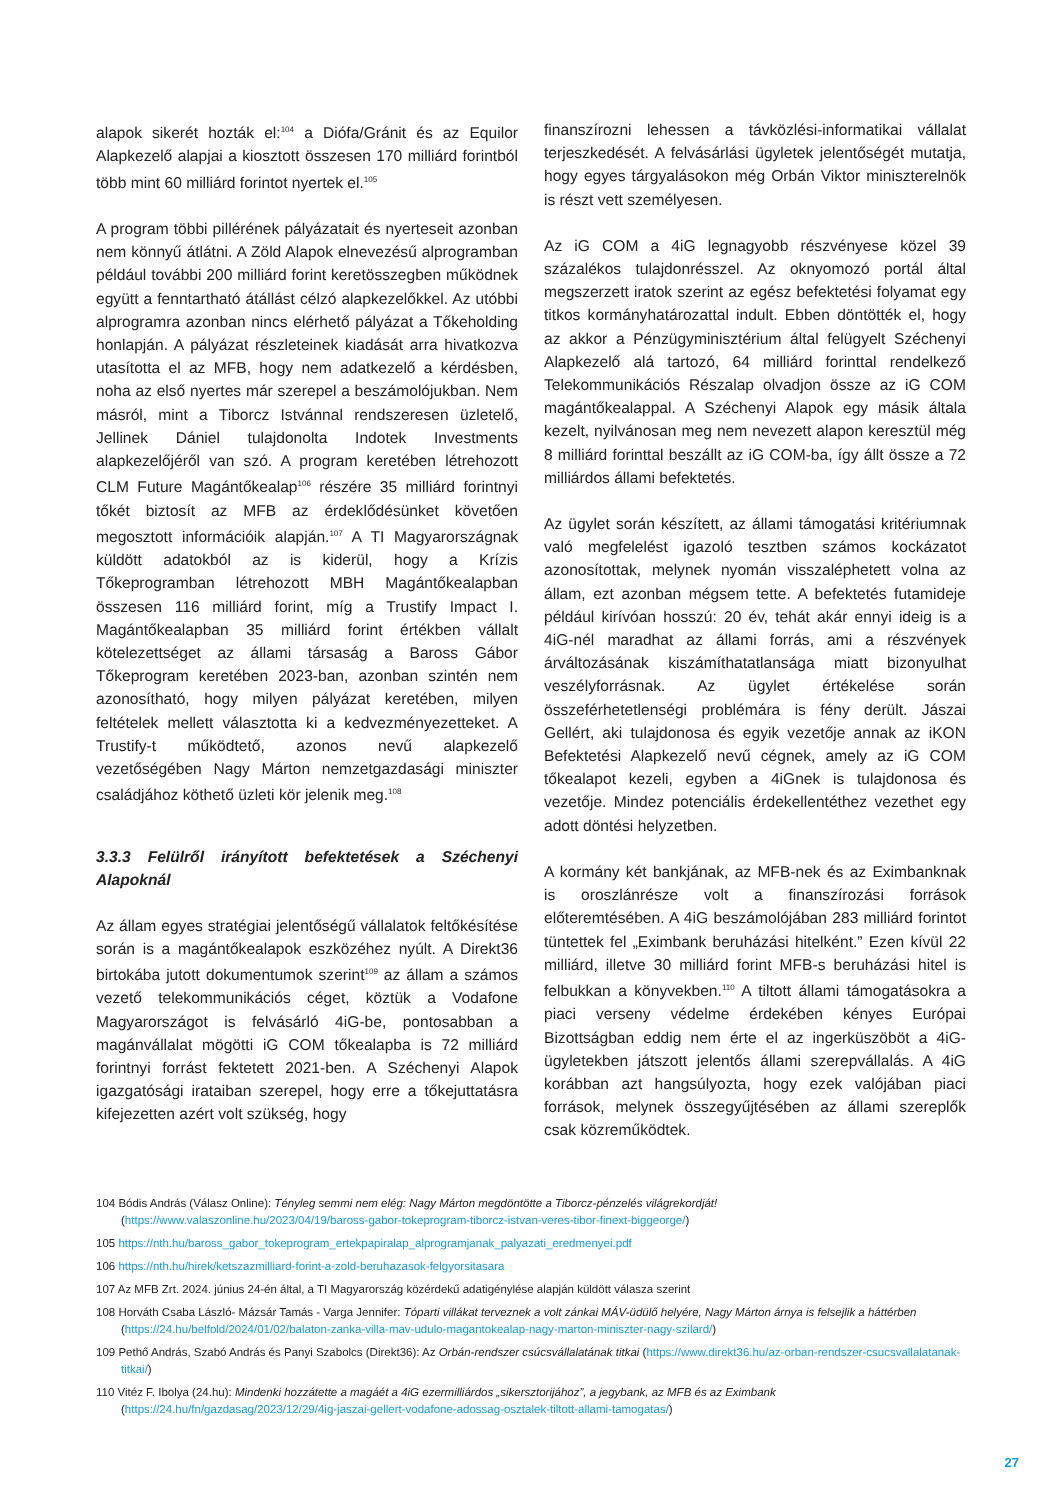alapok sikerét hozták el:<sup>104</sup> a Diófa/Gránit és az Equilor Alapkezelő alapjai a kiosztott összesen 170 milliárd forintból több mint 60 milliárd forintot nyertek el.<sup>105</sup>
A program többi pillérének pályázatait és nyerteseit azonban nem könnyű átlátni. A Zöld Alapok elnevezésű alprogramban például további 200 milliárd forint keretösszegben működnek együtt a fenntartható átállást célzó alapkezelőkkel. Az utóbbi alprogramra azonban nincs elérhető pályázat a Tőkeholding honlapján. A pályázat részleteinek kiadását arra hivatkozva utasította el az MFB, hogy nem adatkezelő a kérdésben, noha az első nyertes már szerepel a beszámolójukban. Nem másról, mint a Tiborcz Istvánnal rendszeresen üzletelő, Jellinek Dániel tulajdonolta Indotek Investments alapkezelőjéről van szó. A program keretében létrehozott CLM Future Magántőkealap<sup>106</sup> részére 35 milliárd forintnyi tőkét biztosít az MFB az érdeklődésünket követően megosztott információik alapján.<sup>107</sup> A TI Magyarországnak küldött adatokból az is kiderül, hogy a Krízis Tőkeprogramban létrehozott MBH Magántőkealapban összesen 116 milliárd forint, míg a Trustify Impact I. Magántőkealapban 35 milliárd forint értékben vállalt kötelezettséget az állami társaság a Baross Gábor Tőkeprogram keretében 2023-ban, azonban szintén nem azonosítható, hogy milyen pályázat keretében, milyen feltételek mellett választotta ki a kedvezményezetteket. A Trustify-t működtető, azonos nevű alapkezelő vezetőségében Nagy Márton nemzetgazdasági miniszter családjához köthető üzleti kör jelenik meg.<sup>108</sup>
3.3.3 Felülről irányított befektetések a Széchenyi Alapoknál
Az állam egyes stratégiai jelentőségű vállalatok feltőkésítése során is a magántőkealapok eszközéhez nyúlt. A Direkt36 birtokába jutott dokumentumok szerint<sup>109</sup> az állam a számos vezető telekommunikációs céget, köztük a Vodafone Magyarországot is felvásárló 4iG-be, pontosabban a magánvállalat mögötti iG COM tőkealapba is 72 milliárd forintnyi forrást fektetett 2021-ben. A Széchenyi Alapok igazgatósági irataiban szerepel, hogy erre a tőkejuttatásra kifejezetten azért volt szükség, hogy
finanszírozni lehessen a távközlési-informatikai vállalat terjeszkedését. A felvásárlási ügyletek jelentőségét mutatja, hogy egyes tárgyalásokon még Orbán Viktor miniszterelnök is részt vett személyesen.
Az iG COM a 4iG legnagyobb részvényese közel 39 százalékos tulajdonrésszel. Az oknyomozó portál által megszerzett iratok szerint az egész befektetési folyamat egy titkos kormányhatározattal indult. Ebben döntötték el, hogy az akkor a Pénzügyminisztérium által felügyelt Széchenyi Alapkezelő alá tartozó, 64 milliárd forinttal rendelkező Telekommunikációs Részalap olvadjon össze az iG COM magántőkealappal. A Széchenyi Alapok egy másik általa kezelt, nyilvánosan meg nem nevezett alapon keresztül még 8 milliárd forinttal beszállt az iG COM-ba, így állt össze a 72 milliárdos állami befektetés.
Az ügylet során készített, az állami támogatási kritériumnak való megfelelést igazoló tesztben számos kockázatot azonosítottak, melynek nyomán visszaléphetett volna az állam, ezt azonban mégsem tette. A befektetés futamideje például kirívóan hosszú: 20 év, tehát akár ennyi ideig is a 4iG-nél maradhat az állami forrás, ami a részvények árváltozásának kiszámíthatatlansága miatt bizonyulhat veszélyforrásnak. Az ügylet értékelése során összeférhetetlenségi problémára is fény derült. Jászai Gellért, aki tulajdonosa és egyik vezetője annak az iKON Befektetési Alapkezelő nevű cégnek, amely az iG COM tőkealapot kezeli, egyben a 4iGnek is tulajdonosa és vezetője. Mindez potenciális érdekellentéthez vezethet egy adott döntési helyzetben.
A kormány két bankjának, az MFB-nek és az Eximbanknak is oroszlánrésze volt a finanszírozási források előteremtésében. A 4iG beszámolójában 283 milliárd forintot tüntettek fel „Eximbank beruházási hitelként.” Ezen kívül 22 milliárd, illetve 30 milliárd forint MFB-s beruházási hitel is felbukkan a könyvekben.<sup>110</sup> A tiltott állami támogatásokra a piaci verseny védelme érdekében kényes Európai Bizottságban eddig nem érte el az ingerküszöböt a 4iG-ügyletekben játszott jelentős állami szerepvállalás. A 4iG korábban azt hangsúlyozta, hogy ezek valójában piaci források, melynek összegyűjtésében az állami szereplők csak közreműködtek.
104 Bódis András (Válasz Online): Tényleg semmi nem elég: Nagy Márton megdöntötte a Tiborcz-pénzelés világrekordját! (https://www.valaszonline.hu/2023/04/19/baross-gabor-tokeprogram-tiborcz-istvan-veres-tibor-finext-biggeorge/)
105 https://nth.hu/baross_gabor_tokeprogram_ertekpapiralap_alprogramjanak_palyazati_eredmenyei.pdf
106 https://nth.hu/hirek/ketszazmilliard-forint-a-zold-beruhazasok-felgyorsitasara
107 Az MFB Zrt. 2024. június 24-én által, a TI Magyarország közérdekű adatigénylése alapján küldött válasza szerint
108 Horváth Csaba László- Mázsár Tamás - Varga Jennifer: Tóparti villákat terveznek a volt zánkai MÁV-üdülő helyére, Nagy Márton árnya is felsejlik a háttérben (https://24.hu/belfold/2024/01/02/balaton-zanka-villa-mav-udulo-magantokealap-nagy-marton-miniszter-nagy-szilard/)
109 Pethő András, Szabó András és Panyi Szabolcs (Direkt36): Az Orbán-rendszer csúcsvállalatának titkai (https://www.direkt36.hu/az-orban-rendszer-csucsvallalatanak-titkai/)
110 Vitéz F. Ibolya (24.hu): Mindenki hozzátette a magáét a 4iG ezermilliárdos „sikersztorijához”, a jegybank, az MFB és az Eximbank (https://24.hu/fn/gazdasag/2023/12/29/4ig-jaszai-gellert-vodafone-adossag-osztalek-tiltott-allami-tamogatas/)
27